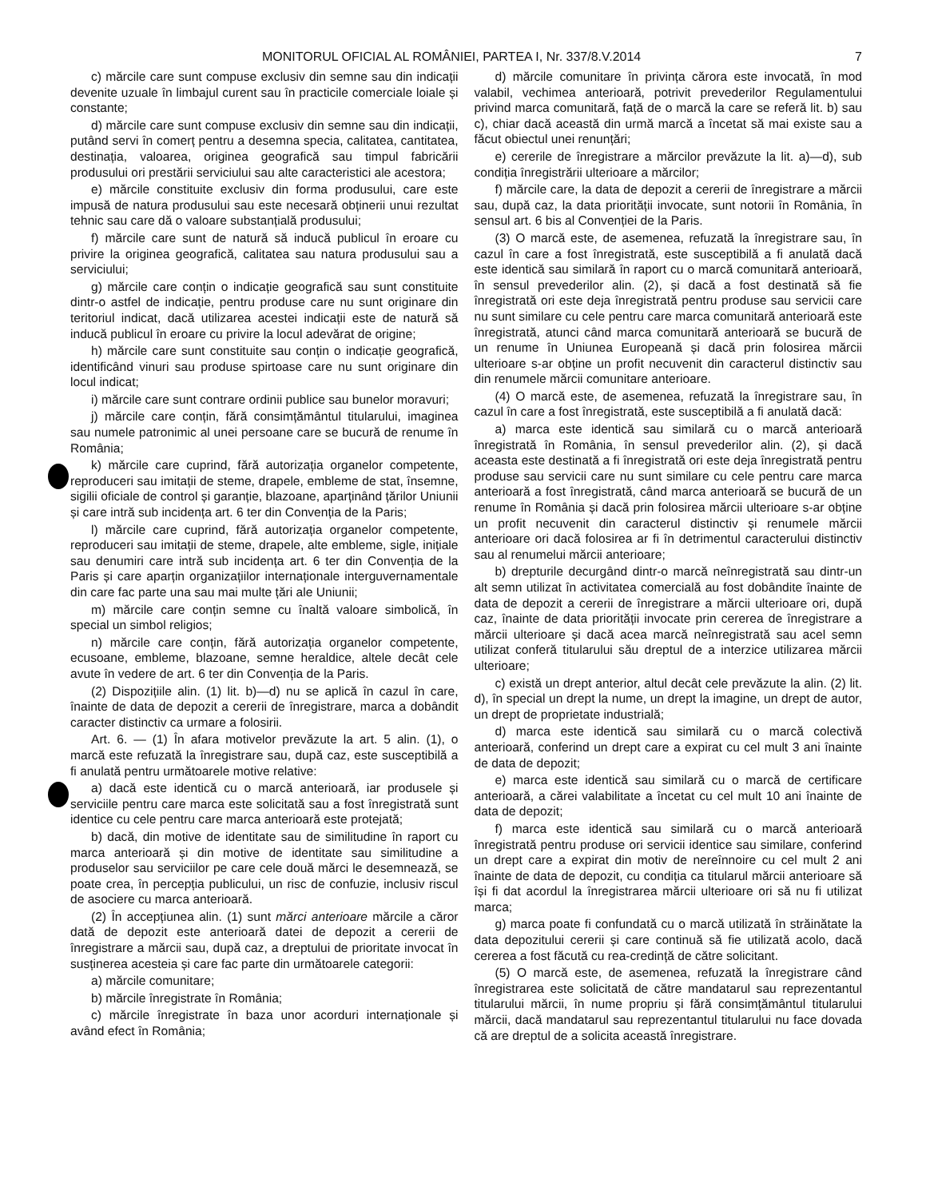MONITORUL OFICIAL AL ROMÂNIEI, PARTEA I, Nr. 337/8.V.2014 7
c) mărcile care sunt compuse exclusiv din semne sau din indicații devenite uzuale în limbajul curent sau în practicile comerciale loiale și constante;
d) mărcile care sunt compuse exclusiv din semne sau din indicații, putând servi în comerț pentru a desemna specia, calitatea, cantitatea, destinația, valoarea, originea geografică sau timpul fabricării produsului ori prestării serviciului sau alte caracteristici ale acestora;
e) mărcile constituite exclusiv din forma produsului, care este impusă de natura produsului sau este necesară obținerii unui rezultat tehnic sau care dă o valoare substanțială produsului;
f) mărcile care sunt de natură să inducă publicul în eroare cu privire la originea geografică, calitatea sau natura produsului sau a serviciului;
g) mărcile care conțin o indicație geografică sau sunt constituite dintr-o astfel de indicație, pentru produse care nu sunt originare din teritoriul indicat, dacă utilizarea acestei indicații este de natură să inducă publicul în eroare cu privire la locul adevărat de origine;
h) mărcile care sunt constituite sau conțin o indicație geografică, identificând vinuri sau produse spirtoase care nu sunt originare din locul indicat;
i) mărcile care sunt contrare ordinii publice sau bunelor moravuri;
j) mărcile care conțin, fără consimțământul titularului, imaginea sau numele patronimic al unei persoane care se bucură de renume în România;
k) mărcile care cuprind, fără autorizația organelor competente, reproduceri sau imitații de steme, drapele, embleme de stat, însemne, sigilii oficiale de control și garanție, blazoane, aparținând țărilor Uniunii și care intră sub incidența art. 6 ter din Convenția de la Paris;
l) mărcile care cuprind, fără autorizația organelor competente, reproduceri sau imitații de steme, drapele, alte embleme, sigle, inițiale sau denumiri care intră sub incidența art. 6 ter din Convenția de la Paris și care aparțin organizațiilor internaționale interguvernamentale din care fac parte una sau mai multe țări ale Uniunii;
m) mărcile care conțin semne cu înaltă valoare simbolică, în special un simbol religios;
n) mărcile care conțin, fără autorizația organelor competente, ecusoane, embleme, blazoane, semne heraldice, altele decât cele avute în vedere de art. 6 ter din Convenția de la Paris.
(2) Dispozițiile alin. (1) lit. b)—d) nu se aplică în cazul în care, înainte de data de depozit a cererii de înregistrare, marca a dobândit caracter distinctiv ca urmare a folosirii.
Art. 6. — (1) În afara motivelor prevăzute la art. 5 alin. (1), o marcă este refuzată la înregistrare sau, după caz, este susceptibilă a fi anulată pentru următoarele motive relative:
a) dacă este identică cu o marcă anterioară, iar produsele și serviciile pentru care marca este solicitată sau a fost înregistrată sunt identice cu cele pentru care marca anterioară este protejată;
b) dacă, din motive de identitate sau de similitudine în raport cu marca anterioară și din motive de identitate sau similitudine a produselor sau serviciilor pe care cele două mărci le desemnează, se poate crea, în percepția publicului, un risc de confuzie, inclusiv riscul de asociere cu marca anterioară.
(2) În accepțiunea alin. (1) sunt mărci anterioare mărcile a căror dată de depozit este anterioară datei de depozit a cererii de înregistrare a mărcii sau, după caz, a dreptului de prioritate invocat în susținerea acesteia și care fac parte din următoarele categorii:
a) mărcile comunitare;
b) mărcile înregistrate în România;
c) mărcile înregistrate în baza unor acorduri internaționale și având efect în România;
d) mărcile comunitare în privința cărora este invocată, în mod valabil, vechimea anterioară, potrivit prevederilor Regulamentului privind marca comunitară, față de o marcă la care se referă lit. b) sau c), chiar dacă această din urmă marcă a încetat să mai existe sau a făcut obiectul unei renunțări;
e) cererile de înregistrare a mărcilor prevăzute la lit. a)—d), sub condiția înregistrării ulterioare a mărcilor;
f) mărcile care, la data de depozit a cererii de înregistrare a mărcii sau, după caz, la data priorității invocate, sunt notorii în România, în sensul art. 6 bis al Convenției de la Paris.
(3) O marcă este, de asemenea, refuzată la înregistrare sau, în cazul în care a fost înregistrată, este susceptibilă a fi anulată dacă este identică sau similară în raport cu o marcă comunitară anterioară, în sensul prevederilor alin. (2), și dacă a fost destinată să fie înregistrată ori este deja înregistrată pentru produse sau servicii care nu sunt similare cu cele pentru care marca comunitară anterioară este înregistrată, atunci când marca comunitară anterioară se bucură de un renume în Uniunea Europeană și dacă prin folosirea mărcii ulterioare s-ar obține un profit necuvenit din caracterul distinctiv sau din renumele mărcii comunitare anterioare.
(4) O marcă este, de asemenea, refuzată la înregistrare sau, în cazul în care a fost înregistrată, este susceptibilă a fi anulată dacă:
a) marca este identică sau similară cu o marcă anterioară înregistrată în România, în sensul prevederilor alin. (2), și dacă aceasta este destinată a fi înregistrată ori este deja înregistrată pentru produse sau servicii care nu sunt similare cu cele pentru care marca anterioară a fost înregistrată, când marca anterioară se bucură de un renume în România și dacă prin folosirea mărcii ulterioare s-ar obține un profit necuvenit din caracterul distinctiv și renumele mărcii anterioare ori dacă folosirea ar fi în detrimentul caracterului distinctiv sau al renumelui mărcii anterioare;
b) drepturile decurgând dintr-o marcă neînregistrată sau dintr-un alt semn utilizat în activitatea comercială au fost dobândite înainte de data de depozit a cererii de înregistrare a mărcii ulterioare ori, după caz, înainte de data priorității invocate prin cererea de înregistrare a mărcii ulterioare și dacă acea marcă neînregistrată sau acel semn utilizat conferă titularului său dreptul de a interzice utilizarea mărcii ulterioare;
c) există un drept anterior, altul decât cele prevăzute la alin. (2) lit. d), în special un drept la nume, un drept la imagine, un drept de autor, un drept de proprietate industrială;
d) marca este identică sau similară cu o marcă colectivă anterioară, conferind un drept care a expirat cu cel mult 3 ani înainte de data de depozit;
e) marca este identică sau similară cu o marcă de certificare anterioară, a cărei valabilitate a încetat cu cel mult 10 ani înainte de data de depozit;
f) marca este identică sau similară cu o marcă anterioară înregistrată pentru produse ori servicii identice sau similare, conferind un drept care a expirat din motiv de nereînnoire cu cel mult 2 ani înainte de data de depozit, cu condiția ca titularul mărcii anterioare să își fi dat acordul la înregistrarea mărcii ulterioare ori să nu fi utilizat marca;
g) marca poate fi confundată cu o marcă utilizată în străinătate la data depozitului cererii și care continuă să fie utilizată acolo, dacă cererea a fost făcută cu rea-credință de către solicitant.
(5) O marcă este, de asemenea, refuzată la înregistrare când înregistrarea este solicitată de către mandatarul sau reprezentantul titularului mărcii, în nume propriu și fără consimțământul titularului mărcii, dacă mandatarul sau reprezentantul titularului nu face dovada că are dreptul de a solicita această înregistrare.